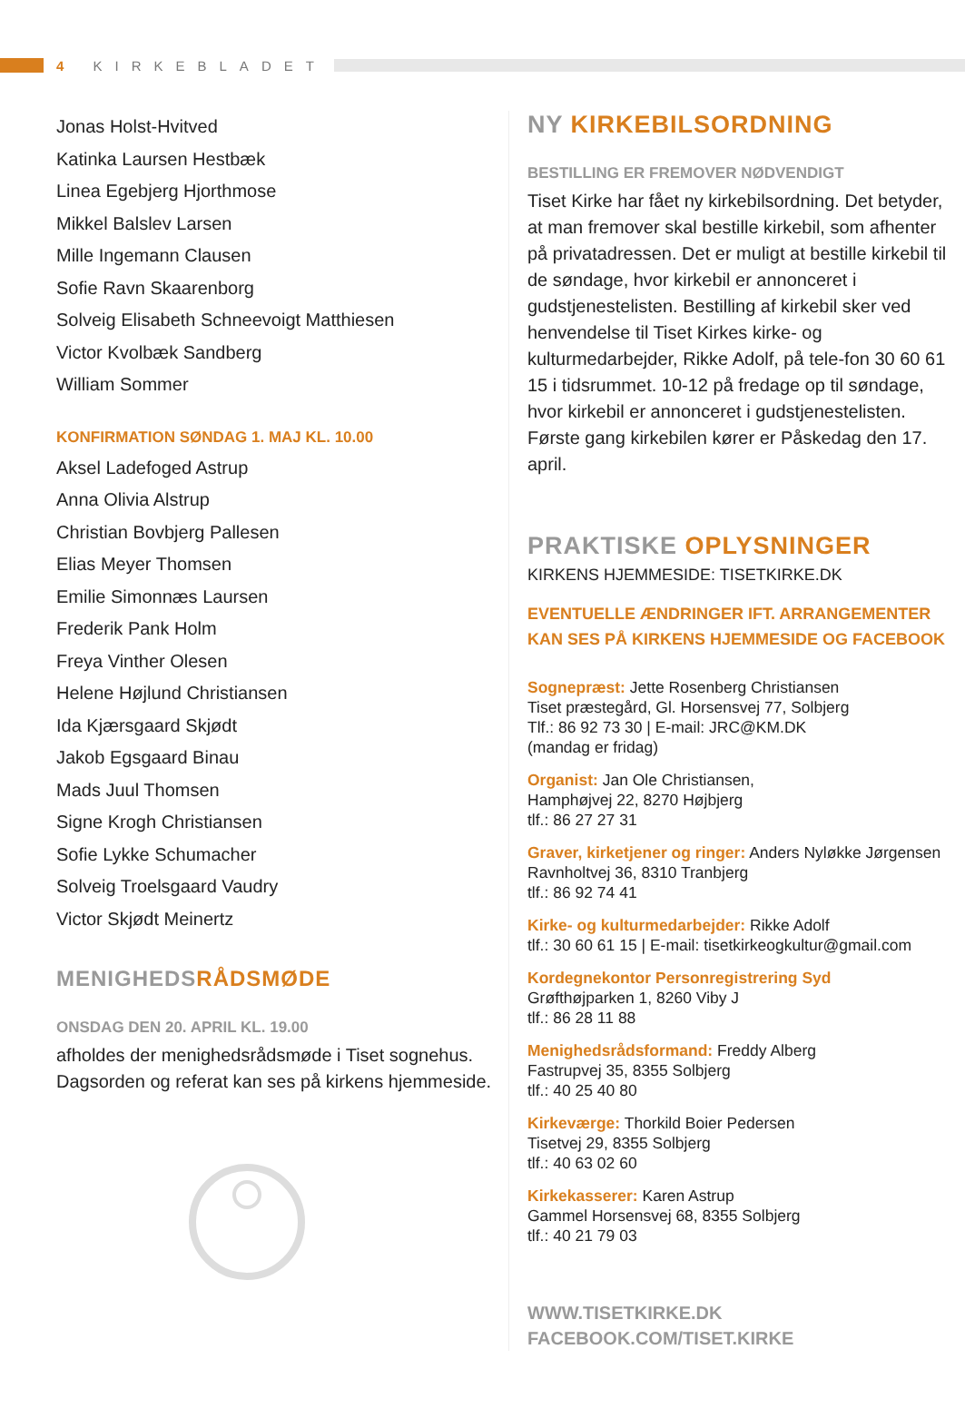4 KIRKEBLADET
Jonas Holst-Hvitved
Katinka Laursen Hestbæk
Linea Egebjerg Hjorthmose
Mikkel Balslev Larsen
Mille Ingemann Clausen
Sofie Ravn Skaarenborg
Solveig Elisabeth Schneevoigt Matthiesen
Victor Kvolbæk Sandberg
William Sommer
KONFIRMATION SØNDAG 1. MAJ KL. 10.00
Aksel Ladefoged Astrup
Anna Olivia Alstrup
Christian Bovbjerg Pallesen
Elias Meyer Thomsen
Emilie Simonnæs Laursen
Frederik Pank Holm
Freya Vinther Olesen
Helene Højlund Christiansen
Ida Kjærsgaard Skjødt
Jakob Egsgaard Binau
Mads Juul Thomsen
Signe Krogh Christiansen
Sofie Lykke Schumacher
Solveig Troelsgaard Vaudry
Victor Skjødt Meinertz
MENIGHEDSRÅDSMØDE
ONSDAG DEN 20. APRIL KL. 19.00
afholdes der menighedsrådsmøde i Tiset sognehus. Dagsorden og referat kan ses på kirkens hjemmeside.
NY KIRKEBILSORDNING
BESTILLING ER FREMOVER NØDVENDIGT
Tiset Kirke har fået ny kirkebilsordning. Det betyder, at man fremover skal bestille kirkebil, som afhenter på privatadressen. Det er muligt at bestille kirkebil til de søndage, hvor kirkebil er annonceret i gudstjenestelisten. Bestilling af kirkebil sker ved henvendelse til Tiset Kirkes kirke- og kulturmedarbejder, Rikke Adolf, på tele-fon 30 60 61 15 i tidsrummet. 10-12 på fredage op til søndage, hvor kirkebil er annonceret i gudstjenestelisten. Første gang kirkebilen kører er Påskedag den 17. april.
PRAKTISKE OPLYSNINGER
KIRKENS HJEMMESIDE: TISETKIRKE.DK
EVENTUELLE ÆNDRINGER IFT. ARRANGEMENTER
KAN SES PÅ KIRKENS HJEMMESIDE OG FACEBOOK
Sognepræst: Jette Rosenberg Christiansen
Tiset præstegård, Gl. Horsensvej 77, Solbjerg
Tlf.: 86 92 73 30 | E-mail: JRC@KM.DK
(mandag er fridag)
Organist: Jan Ole Christiansen,
Hamphøjvej 22, 8270 Højbjerg
tlf.: 86 27 27 31
Graver, kirketjener og ringer: Anders Nyløkke Jørgensen
Ravnholtvej 36, 8310 Tranbjerg
tlf.: 86 92 74 41
Kirke- og kulturmedarbejder: Rikke Adolf
tlf.: 30 60 61 15 | E-mail: tisetkirkeogkultur@gmail.com
Kordegnekontor Personregistrering Syd
Grøfthøjparken 1, 8260 Viby J
tlf.: 86 28 11 88
Menighedsrådsformand: Freddy Alberg
Fastrupvej 35, 8355 Solbjerg
tlf.: 40 25 40 80
Kirkeværge: Thorkild Boier Pedersen
Tisetvej 29, 8355 Solbjerg
tlf.: 40 63 02 60
Kirkekasserer: Karen Astrup
Gammel Horsensvej 68, 8355 Solbjerg
tlf.: 40 21 79 03
WWW.TISETKIRKE.DK
FACEBOOK.COM/TISET.KIRKE